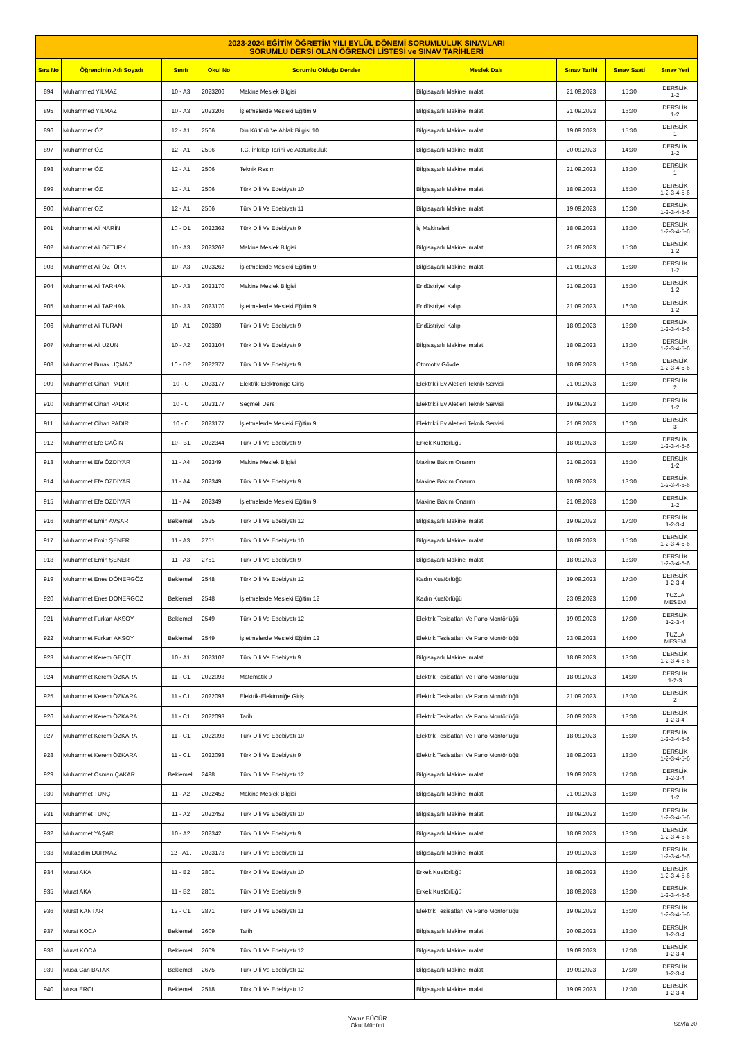| 2023-2024 EĞİTİM ÖĞRETİM YILI EYLÜL DÖNEMİ SORUMLULUK SINAVLARI SORUMLU DERSİ OLAN ÖĞRENCİ LİSTESİ ve SINAV TARİHLERİ | | | | | | | | |
| Sıra No | Öğrencinin Adı Soyadı | Sınıfı | Okul No | Sorumlu Olduğu Dersler | Meslek Dalı | Sınav Tarihi | Sınav Saati | Sınav Yeri |
| 894 | Muhammed YILMAZ | 10 - A3 | 2023206 | Makine Meslek Bilgisi | Bilgisayarlı Makine İmalatı | 21.09.2023 | 15:30 | DERSLİK 1-2 |
| 895 | Muhammed YILMAZ | 10 - A3 | 2023206 | İşletmelerde Mesleki Eğitim 9 | Bilgisayarlı Makine İmalatı | 21.09.2023 | 16:30 | DERSLİK 1-2 |
| 896 | Muhammer ÖZ | 12 - A1 | 2506 | Din Kültürü Ve Ahlak Bilgisi 10 | Bilgisayarlı Makine İmalatı | 19.09.2023 | 15:30 | DERSLİK 1 |
| 897 | Muhammer ÖZ | 12 - A1 | 2506 | T.C. İnkılap Tarihi Ve Atatürkçülük | Bilgisayarlı Makine İmalatı | 20.09.2023 | 14:30 | DERSLİK 1-2 |
| 898 | Muhammer ÖZ | 12 - A1 | 2506 | Teknik Resim | Bilgisayarlı Makine İmalatı | 21.09.2023 | 13:30 | DERSLİK 1 |
| 899 | Muhammer ÖZ | 12 - A1 | 2506 | Türk Dili Ve Edebiyatı 10 | Bilgisayarlı Makine İmalatı | 18.09.2023 | 15:30 | DERSLİK 1-2-3-4-5-6 |
| 900 | Muhammer ÖZ | 12 - A1 | 2506 | Türk Dili Ve Edebiyatı 11 | Bilgisayarlı Makine İmalatı | 19.09.2023 | 16:30 | DERSLİK 1-2-3-4-5-6 |
| 901 | Muhammet Ali NARİN | 10 - D1 | 2022362 | Türk Dili Ve Edebiyatı 9 | İş Makineleri | 18.09.2023 | 13:30 | DERSLİK 1-2-3-4-5-6 |
| 902 | Muhammet Ali ÖZTÜRK | 10 - A3 | 2023262 | Makine Meslek Bilgisi | Bilgisayarlı Makine İmalatı | 21.09.2023 | 15:30 | DERSLİK 1-2 |
| 903 | Muhammet Ali ÖZTÜRK | 10 - A3 | 2023262 | İşletmelerde Mesleki Eğitim 9 | Bilgisayarlı Makine İmalatı | 21.09.2023 | 16:30 | DERSLİK 1-2 |
| 904 | Muhammet Ali TARHAN | 10 - A3 | 2023170 | Makine Meslek Bilgisi | Endüstriyel Kalıp | 21.09.2023 | 15:30 | DERSLİK 1-2 |
| 905 | Muhammet Ali TARHAN | 10 - A3 | 2023170 | İşletmelerde Mesleki Eğitim 9 | Endüstriyel Kalıp | 21.09.2023 | 16:30 | DERSLİK 1-2 |
| 906 | Muhammet Ali TURAN | 10 - A1 | 202360 | Türk Dili Ve Edebiyatı 9 | Endüstriyel Kalıp | 18.09.2023 | 13:30 | DERSLİK 1-2-3-4-5-6 |
| 907 | Muhammet Ali UZUN | 10 - A2 | 2023104 | Türk Dili Ve Edebiyatı 9 | Bilgisayarlı Makine İmalatı | 18.09.2023 | 13:30 | DERSLİK 1-2-3-4-5-6 |
| 908 | Muhammet Burak UÇMAZ | 10 - D2 | 2022377 | Türk Dili Ve Edebiyatı 9 | Otomotiv Gövde | 18.09.2023 | 13:30 | DERSLİK 1-2-3-4-5-6 |
| 909 | Muhammet Cihan PADIR | 10 - C | 2023177 | Elektrik-Elektroniğe Giriş | Elektrikli Ev Aletleri Teknik Servisi | 21.09.2023 | 13:30 | DERSLİK 2 |
| 910 | Muhammet Cihan PADIR | 10 - C | 2023177 | Seçmeli Ders | Elektrikli Ev Aletleri Teknik Servisi | 19.09.2023 | 13:30 | DERSLİK 1-2 |
| 911 | Muhammet Cihan PADIR | 10 - C | 2023177 | İşletmelerde Mesleki Eğitim 9 | Elektrikli Ev Aletleri Teknik Servisi | 21.09.2023 | 16:30 | DERSLİK 3 |
| 912 | Muhammet Efe ÇAĞIN | 10 - B1 | 2022344 | Türk Dili Ve Edebiyatı 9 | Erkek Kuaförlüğü | 18.09.2023 | 13:30 | DERSLİK 1-2-3-4-5-6 |
| 913 | Muhammet Efe ÖZDİYAR | 11 - A4 | 202349 | Makine Meslek Bilgisi | Makine Bakım Onarım | 21.09.2023 | 15:30 | DERSLİK 1-2 |
| 914 | Muhammet Efe ÖZDİYAR | 11 - A4 | 202349 | Türk Dili Ve Edebiyatı 9 | Makine Bakım Onarım | 18.09.2023 | 13:30 | DERSLİK 1-2-3-4-5-6 |
| 915 | Muhammet Efe ÖZDİYAR | 11 - A4 | 202349 | İşletmelerde Mesleki Eğitim 9 | Makine Bakım Onarım | 21.09.2023 | 16:30 | DERSLİK 1-2 |
| 916 | Muhammet Emin AVŞAR | Beklemeli | 2525 | Türk Dili Ve Edebiyatı 12 | Bilgisayarlı Makine İmalatı | 19.09.2023 | 17:30 | DERSLİK 1-2-3-4 |
| 917 | Muhammet Emin ŞENER | 11 - A3 | 2751 | Türk Dili Ve Edebiyatı 10 | Bilgisayarlı Makine İmalatı | 18.09.2023 | 15:30 | DERSLİK 1-2-3-4-5-6 |
| 918 | Muhammet Emin ŞENER | 11 - A3 | 2751 | Türk Dili Ve Edebiyatı 9 | Bilgisayarlı Makine İmalatı | 18.09.2023 | 13:30 | DERSLİK 1-2-3-4-5-6 |
| 919 | Muhammet Enes DÖNERGÖZ | Beklemeli | 2548 | Türk Dili Ve Edebiyatı 12 | Kadın Kuaförlüğü | 19.09.2023 | 17:30 | DERSLİK 1-2-3-4 |
| 920 | Muhammet Enes DÖNERGÖZ | Beklemeli | 2548 | İşletmelerde Mesleki Eğitim 12 | Kadın Kuaförlüğü | 23.09.2023 | 15:00 | TUZLA MESEM |
| 921 | Muhammet Furkan AKSOY | Beklemeli | 2549 | Türk Dili Ve Edebiyatı 12 | Elektrik Tesisatları Ve Pano Montörlüğü | 19.09.2023 | 17:30 | DERSLİK 1-2-3-4 |
| 922 | Muhammet Furkan AKSOY | Beklemeli | 2549 | İşletmelerde Mesleki Eğitim 12 | Elektrik Tesisatları Ve Pano Montörlüğü | 23.09.2023 | 14:00 | TUZLA MESEM |
| 923 | Muhammet Kerem GEÇİT | 10 - A1 | 2023102 | Türk Dili Ve Edebiyatı 9 | Bilgisayarlı Makine İmalatı | 18.09.2023 | 13:30 | DERSLİK 1-2-3-4-5-6 |
| 924 | Muhammet Kerem ÖZKARA | 11 - C1 | 2022093 | Matematik 9 | Elektrik Tesisatları Ve Pano Montörlüğü | 18.09.2023 | 14:30 | DERSLİK 1-2-3 |
| 925 | Muhammet Kerem ÖZKARA | 11 - C1 | 2022093 | Elektrik-Elektroniğe Giriş | Elektrik Tesisatları Ve Pano Montörlüğü | 21.09.2023 | 13:30 | DERSLİK 2 |
| 926 | Muhammet Kerem ÖZKARA | 11 - C1 | 2022093 | Tarih | Elektrik Tesisatları Ve Pano Montörlüğü | 20.09.2023 | 13:30 | DERSLİK 1-2-3-4 |
| 927 | Muhammet Kerem ÖZKARA | 11 - C1 | 2022093 | Türk Dili Ve Edebiyatı 10 | Elektrik Tesisatları Ve Pano Montörlüğü | 18.09.2023 | 15:30 | DERSLİK 1-2-3-4-5-6 |
| 928 | Muhammet Kerem ÖZKARA | 11 - C1 | 2022093 | Türk Dili Ve Edebiyatı 9 | Elektrik Tesisatları Ve Pano Montörlüğü | 18.09.2023 | 13:30 | DERSLİK 1-2-3-4-5-6 |
| 929 | Muhammet Osman ÇAKAR | Beklemeli | 2498 | Türk Dili Ve Edebiyatı 12 | Bilgisayarlı Makine İmalatı | 19.09.2023 | 17:30 | DERSLİK 1-2-3-4 |
| 930 | Muhammet TUNÇ | 11 - A2 | 2022452 | Makine Meslek Bilgisi | Bilgisayarlı Makine İmalatı | 21.09.2023 | 15:30 | DERSLİK 1-2 |
| 931 | Muhammet TUNÇ | 11 - A2 | 2022452 | Türk Dili Ve Edebiyatı 10 | Bilgisayarlı Makine İmalatı | 18.09.2023 | 15:30 | DERSLİK 1-2-3-4-5-6 |
| 932 | Muhammet YAŞAR | 10 - A2 | 202342 | Türk Dili Ve Edebiyatı 9 | Bilgisayarlı Makine İmalatı | 18.09.2023 | 13:30 | DERSLİK 1-2-3-4-5-6 |
| 933 | Mukaddim DURMAZ | 12 - A1. | 2023173 | Türk Dili Ve Edebiyatı 11 | Bilgisayarlı Makine İmalatı | 19.09.2023 | 16:30 | DERSLİK 1-2-3-4-5-6 |
| 934 | Murat AKA | 11 - B2 | 2801 | Türk Dili Ve Edebiyatı 10 | Erkek Kuaförlüğü | 18.09.2023 | 15:30 | DERSLİK 1-2-3-4-5-6 |
| 935 | Murat AKA | 11 - B2 | 2801 | Türk Dili Ve Edebiyatı 9 | Erkek Kuaförlüğü | 18.09.2023 | 13:30 | DERSLİK 1-2-3-4-5-6 |
| 936 | Murat KANTAR | 12 - C1 | 2871 | Türk Dili Ve Edebiyatı 11 | Elektrik Tesisatları Ve Pano Montörlüğü | 19.09.2023 | 16:30 | DERSLİK 1-2-3-4-5-6 |
| 937 | Murat KOCA | Beklemeli | 2609 | Tarih | Bilgisayarlı Makine İmalatı | 20.09.2023 | 13:30 | DERSLİK 1-2-3-4 |
| 938 | Murat KOCA | Beklemeli | 2609 | Türk Dili Ve Edebiyatı 12 | Bilgisayarlı Makine İmalatı | 19.09.2023 | 17:30 | DERSLİK 1-2-3-4 |
| 939 | Musa Can BATAK | Beklemeli | 2675 | Türk Dili Ve Edebiyatı 12 | Bilgisayarlı Makine İmalatı | 19.09.2023 | 17:30 | DERSLİK 1-2-3-4 |
| 940 | Musa EROL | Beklemeli | 2518 | Türk Dili Ve Edebiyatı 12 | Bilgisayarlı Makine İmalatı | 19.09.2023 | 17:30 | DERSLİK 1-2-3-4 |
Yavuz BÜCÜR
Okul Müdürü
Sayfa 20